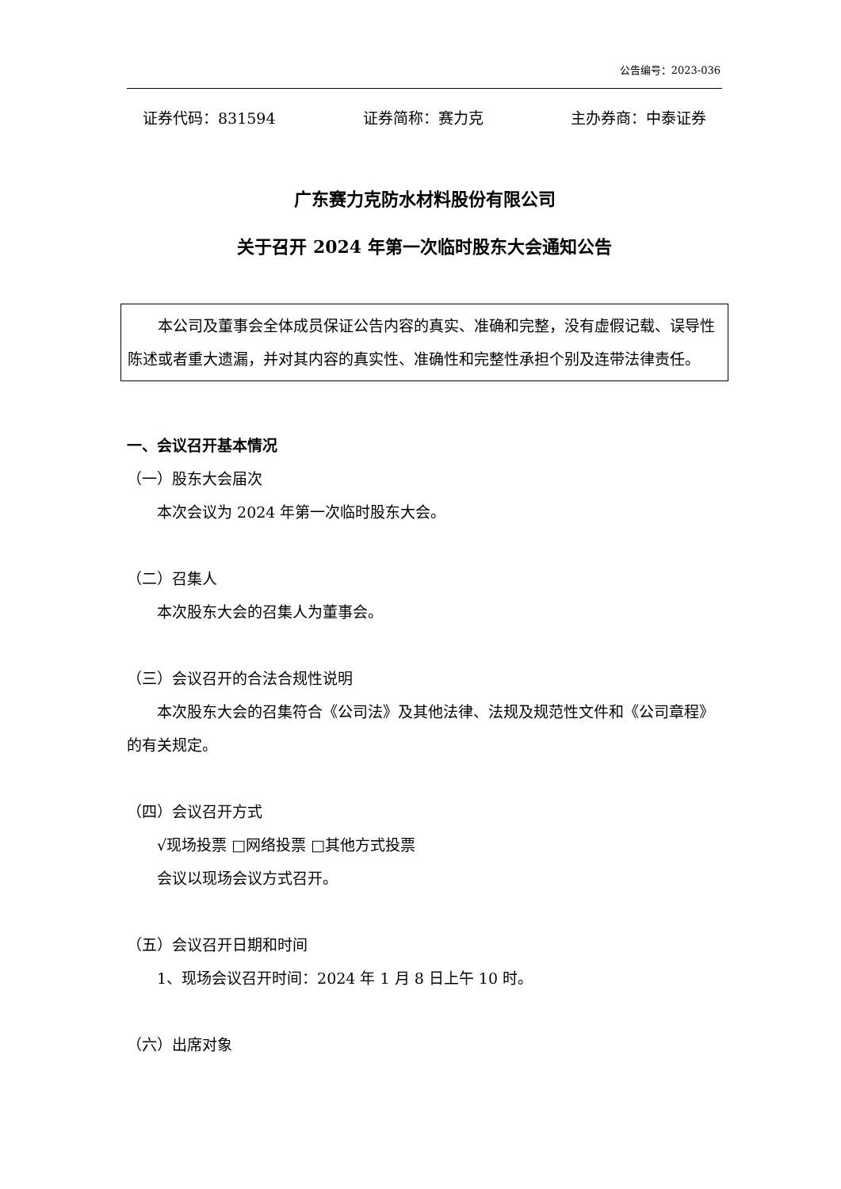公告编号：2023-036
证券代码：831594 证券简称：赛力克 主办券商：中泰证券
广东赛力克防水材料股份有限公司
关于召开 2024 年第一次临时股东大会通知公告
本公司及董事会全体成员保证公告内容的真实、准确和完整，没有虚假记载、误导性陈述或者重大遗漏，并对其内容的真实性、准确性和完整性承担个别及连带法律责任。
一、会议召开基本情况
（一）股东大会届次
本次会议为 2024 年第一次临时股东大会。
（二）召集人
本次股东大会的召集人为董事会。
（三）会议召开的合法合规性说明
本次股东大会的召集符合《公司法》及其他法律、法规及规范性文件和《公司章程》的有关规定。
（四）会议召开方式
√现场投票 □网络投票 □其他方式投票
会议以现场会议方式召开。
（五）会议召开日期和时间
1、现场会议召开时间：2024 年 1 月 8 日上午 10 时。
（六）出席对象